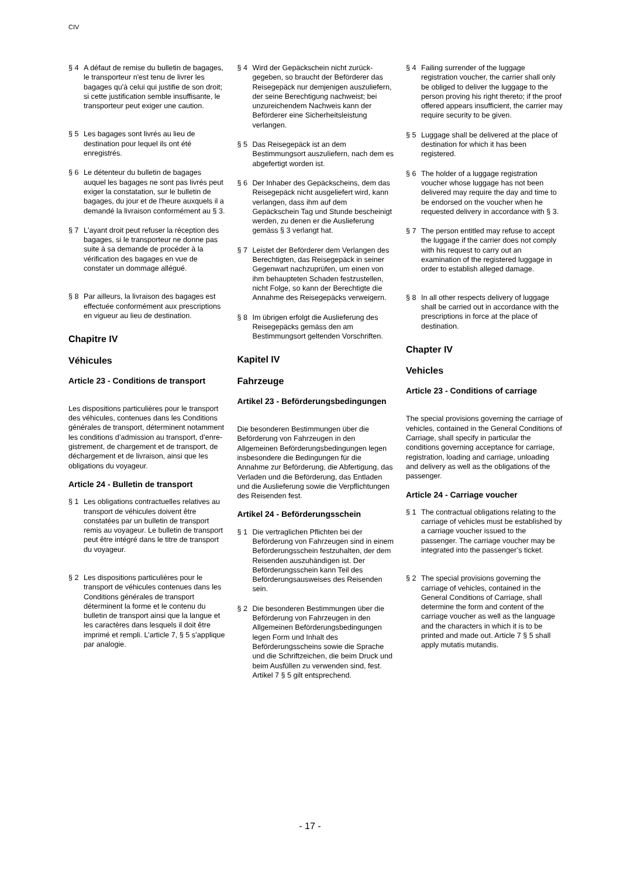CIV
§ 4 A défaut de remise du bulletin de bagages, le transporteur n'est tenu de livrer les bagages qu'à celui qui justifie de son droit; si cette justification semble insuffisante, le transporteur peut exiger une caution.
§ 5 Les bagages sont livrés au lieu de destination pour lequel ils ont été enregistrés.
§ 6 Le détenteur du bulletin de bagages auquel les bagages ne sont pas livrés peut exiger la constatation, sur le bulletin de bagages, du jour et de l'heure auxquels il a demandé la livraison conformément au § 3.
§ 7 L'ayant droit peut refuser la réception des bagages, si le transporteur ne donne pas suite à sa demande de procéder à la vérification des bagages en vue de constater un dommage allégué.
§ 8 Par ailleurs, la livraison des bagages est effectuée conformément aux prescriptions en vigueur au lieu de destination.
Chapitre IV
Véhicules
Article 23 - Conditions de transport
Les dispositions particulières pour le transport des véhicules, contenues dans les Conditions générales de transport, déterminent notamment les conditions d’admission au transport, d’enre­gistrement, de chargement et de transport, de déchargement et de livraison, ainsi que les obligations du voyageur.
Article 24 - Bulletin de transport
§ 1 Les obligations contractuelles relatives au transport de véhicules doivent être constatées par un bulletin de transport remis au voyageur. Le bulletin de transport peut être intégré dans le titre de transport du voyageur.
§ 2 Les dispositions particulières pour le transport de véhicules contenues dans les Conditions générales de transport déterminent la forme et le contenu du bulletin de transport ainsi que la lan­gue et les caractères dans lesquels il doit être imprimé et rempli. L’article 7, § 5 s’applique par analogie.
§ 4 Wird der Gepäckschein nicht zurück­gegeben, so braucht der Beförderer das Reisegepäck nur demjenigen auszuliefern, der seine Berechtigung nachweist; bei unzureichendem Nachweis kann der Beförderer eine Sicherheitsleistung verlangen.
§ 5 Das Reisegepäck ist an dem Bestimmungsort auszuliefern, nach dem es abgefertigt worden ist.
§ 6 Der Inhaber des Gepäckscheins, dem das Reisegepäck nicht ausgeliefert wird, kann verlangen, dass ihm auf dem Gepäckschein Tag und Stunde bescheinigt werden, zu denen er die Auslieferung gemäss § 3 verlangt hat.
§ 7 Leistet der Beförderer dem Verlangen des Berechtigten, das Reisegepäck in seiner Gegenwart nachzuprüfen, um einen von ihm behaupteten Schaden festzustellen, nicht Folge, so kann der Berechtigte die Annahme des Reise­gepäcks verweigern.
§ 8 Im übrigen erfolgt die Auslieferung des Reisegepäcks gemäss den am Bestimmungsort geltenden Vorschrif­ten.
Kapitel IV
Fahrzeuge
Artikel 23 - Beförderungsbedin­gungen
Die besonderen Bestimmungen über die Beförderung von Fahrzeugen in den Allgemeinen Beförderungsbedingungen legen insbesondere die Bedingungen für die Annahme zur Beförderung, die Abferti­gung, das Verladen und die Beförderung, das Entladen und die Auslieferung sowie die Verpflichtungen des Reisenden fest.
Artikel 24 - Beförderungsschein
§ 1 Die vertraglichen Pflichten bei der Beförderung von Fahrzeugen sind in einem Beförderungsschein festzu­halten, der dem Reisenden auszuhändigen ist. Der Beförderungs­schein kann Teil des Beförderungs­ausweises des Reisenden sein.
§ 2 Die besonderen Bestimmungen über die Beförderung von Fahrzeugen in den Allgemeinen Beförde­rungsbedingungen legen Form und Inhalt des Beförderungsscheins sowie die Sprache und die Schriftzeichen, die beim Druck und beim Ausfüllen zu verwenden sind, fest. Artikel 7 § 5 gilt entsprechend.
§ 4 Failing surrender of the luggage registration voucher, the carrier shall only be obliged to deliver the luggage to the person proving his right thereto; if the proof offered appears insufficient, the carrier may require security to be given.
§ 5 Luggage shall be delivered at the place of destination for which it has been registered.
§ 6 The holder of a luggage registration voucher whose luggage has not been delivered may require the day and time to be endorsed on the voucher when he requested delivery in accordance with § 3.
§ 7 The person entitled may refuse to accept the luggage if the carrier does not comply with his request to carry out an examination of the registered luggage in order to establish alleged damage.
§ 8 In all other respects delivery of luggage shall be carried out in accordance with the prescriptions in force at the place of destination.
Chapter IV
Vehicles
Article 23 - Conditions of carriage
The special provisions governing the carriage of vehicles, contained in the General Conditions of Carriage, shall specify in particular the conditions governing acceptance for carriage, registration, loading and carriage, unloading and delivery as well as the obligations of the passenger.
Article 24 - Carriage voucher
§ 1 The contractual obligations relating to the carriage of vehicles must be established by a carriage voucher issued to the passenger. The carriage voucher may be integrated into the passenger’s ticket.
§ 2 The special provisions governing the carriage of vehicles, contained in the General Conditions of Carriage, shall determine the form and content of the carriage voucher as well as the language and the characters in which it is to be printed and made out. Article 7 § 5 shall apply mutatis mutandis.
- 17 -